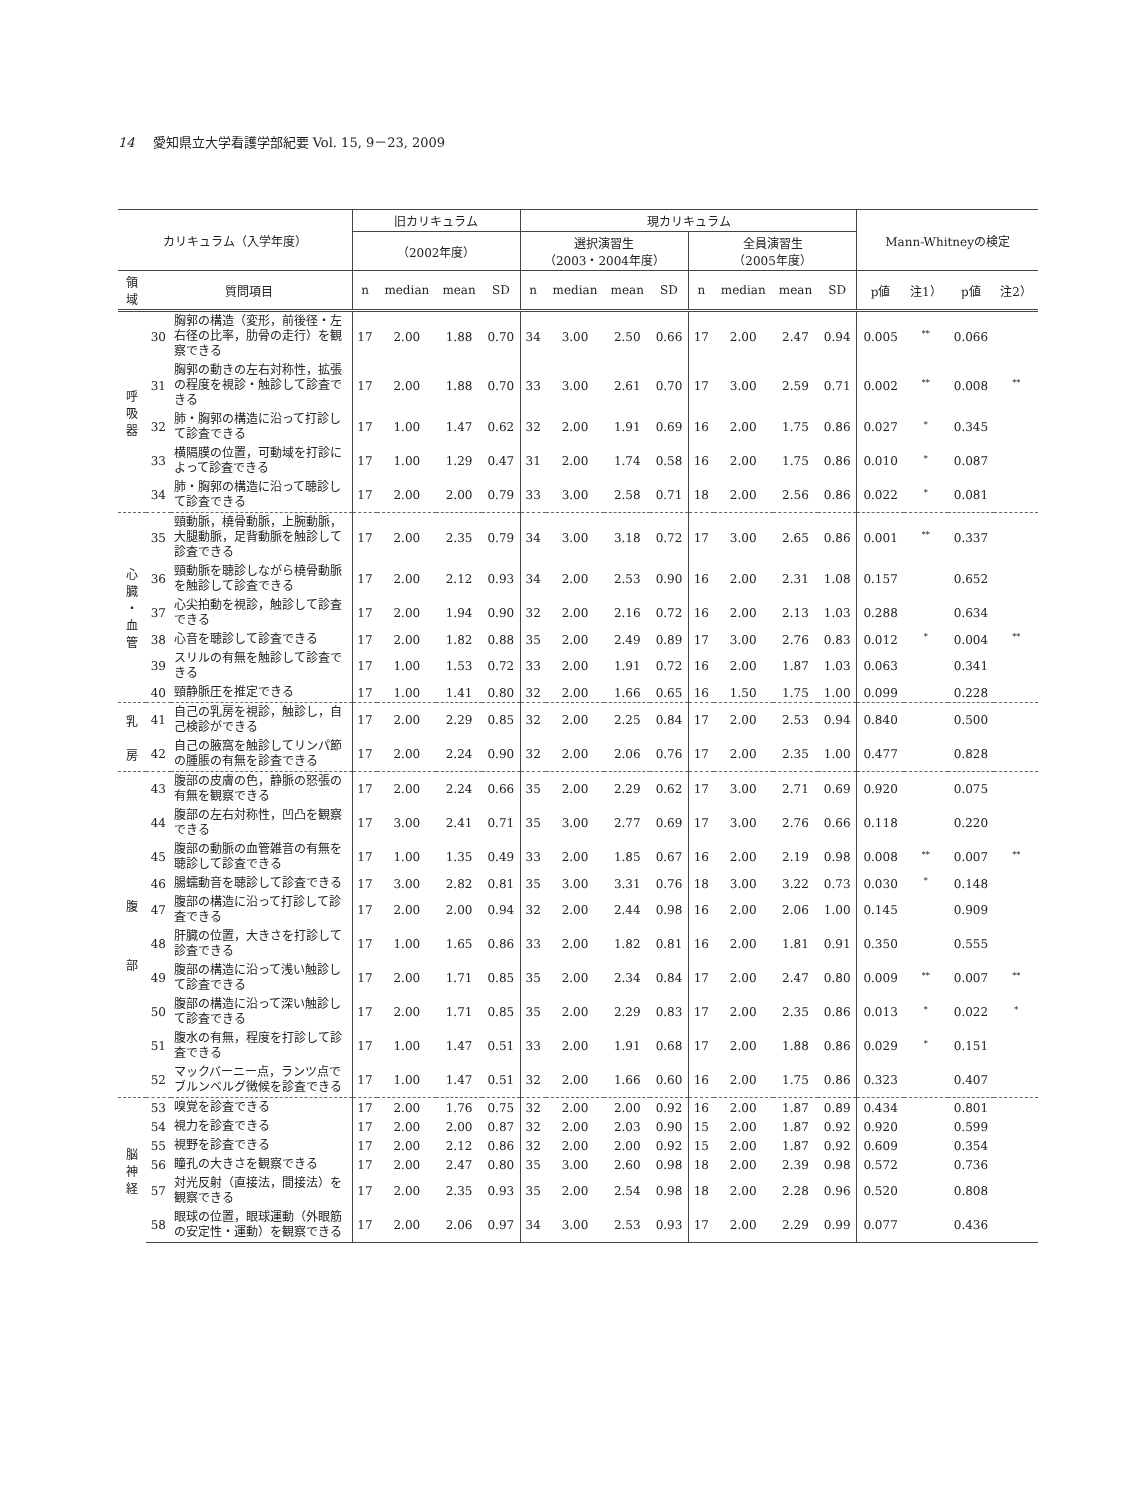14 愛知県立大学看護学部紀要 Vol. 15, 9－23, 2009
| カリキュラム（入学年度） | | | 旧カリキュラム | | | | 現カリキュラム | | | | | | | | Mann-Whitneyの検定 | | | |
| --- | --- | --- | --- | --- | --- | --- | --- | --- | --- | --- | --- | --- | --- | --- | --- | --- | --- | --- |
| | | | （2002年度） | | | | 選択演習生 （2003・2004年度） | | | | 全員演習生 （2005年度） | | | | | | | |
| 領 域 | 質問項目 | | n | median | mean | SD | n | median | mean | SD | n | median | mean | SD | p値 | 注1） | p値 | 注2） |
| 呼 吸 器 | 30 | 胸郭の構造（変形，前後径・左右径の比率，肋骨の走行）を観察できる | 17 | 2.00 | 1.88 | 0.70 | 34 | 3.00 | 2.50 | 0.66 | 17 | 2.00 | 2.47 | 0.94 | 0.005 | <sup>**</sup> | 0.066 | |
| | 31 | 胸郭の動きの左右対称性，拡張の程度を視診・触診して診査できる | 17 | 2.00 | 1.88 | 0.70 | 33 | 3.00 | 2.61 | 0.70 | 17 | 3.00 | 2.59 | 0.71 | 0.002 | <sup>**</sup> | 0.008 | <sup>**</sup> |
| | 32 | 肺・胸郭の構造に沿って打診して診査できる | 17 | 1.00 | 1.47 | 0.62 | 32 | 2.00 | 1.91 | 0.69 | 16 | 2.00 | 1.75 | 0.86 | 0.027 | <sup>*</sup> | 0.345 | |
| | 33 | 横隔膜の位置，可動域を打診によって診査できる | 17 | 1.00 | 1.29 | 0.47 | 31 | 2.00 | 1.74 | 0.58 | 16 | 2.00 | 1.75 | 0.86 | 0.010 | <sup>*</sup> | 0.087 | |
| | 34 | 肺・胸郭の構造に沿って聴診して診査できる | 17 | 2.00 | 2.00 | 0.79 | 33 | 3.00 | 2.58 | 0.71 | 18 | 2.00 | 2.56 | 0.86 | 0.022 | <sup>*</sup> | 0.081 | |
| 心 臓 ・ 血 管 | 35 | 頸動脈，橈骨動脈，上腕動脈，大腿動脈，足背動脈を触診して診査できる | 17 | 2.00 | 2.35 | 0.79 | 34 | 3.00 | 3.18 | 0.72 | 17 | 3.00 | 2.65 | 0.86 | 0.001 | <sup>**</sup> | 0.337 | |
| | 36 | 頸動脈を聴診しながら橈骨動脈を触診して診査できる | 17 | 2.00 | 2.12 | 0.93 | 34 | 2.00 | 2.53 | 0.90 | 16 | 2.00 | 2.31 | 1.08 | 0.157 | | 0.652 | |
| | 37 | 心尖拍動を視診，触診して診査できる | 17 | 2.00 | 1.94 | 0.90 | 32 | 2.00 | 2.16 | 0.72 | 16 | 2.00 | 2.13 | 1.03 | 0.288 | | 0.634 | |
| | 38 | 心音を聴診して診査できる | 17 | 2.00 | 1.82 | 0.88 | 35 | 2.00 | 2.49 | 0.89 | 17 | 3.00 | 2.76 | 0.83 | 0.012 | <sup>*</sup> | 0.004 | <sup>**</sup> |
| | 39 | スリルの有無を触診して診査できる | 17 | 1.00 | 1.53 | 0.72 | 33 | 2.00 | 1.91 | 0.72 | 16 | 2.00 | 1.87 | 1.03 | 0.063 | | 0.341 | |
| | 40 | 頸静脈圧を推定できる | 17 | 1.00 | 1.41 | 0.80 | 32 | 2.00 | 1.66 | 0.65 | 16 | 1.50 | 1.75 | 1.00 | 0.099 | | 0.228 | |
| 乳 | 41 | 自己の乳房を視診，触診し，自己検診ができる | 17 | 2.00 | 2.29 | 0.85 | 32 | 2.00 | 2.25 | 0.84 | 17 | 2.00 | 2.53 | 0.94 | 0.840 | | 0.500 | |
| 房 | 42 | 自己の腋窩を触診してリンパ節の腫脹の有無を診査できる | 17 | 2.00 | 2.24 | 0.90 | 32 | 2.00 | 2.06 | 0.76 | 17 | 2.00 | 2.35 | 1.00 | 0.477 | | 0.828 | |
| 腹 部 | 43 | 腹部の皮膚の色，静脈の怒張の有無を観察できる | 17 | 2.00 | 2.24 | 0.66 | 35 | 2.00 | 2.29 | 0.62 | 17 | 3.00 | 2.71 | 0.69 | 0.920 | | 0.075 | |
| | 44 | 腹部の左右対称性，凹凸を観察できる | 17 | 3.00 | 2.41 | 0.71 | 35 | 3.00 | 2.77 | 0.69 | 17 | 3.00 | 2.76 | 0.66 | 0.118 | | 0.220 | |
| | 45 | 腹部の動脈の血管雑音の有無を聴診して診査できる | 17 | 1.00 | 1.35 | 0.49 | 33 | 2.00 | 1.85 | 0.67 | 16 | 2.00 | 2.19 | 0.98 | 0.008 | <sup>**</sup> | 0.007 | <sup>**</sup> |
| | 46 | 腸蠕動音を聴診して診査できる | 17 | 3.00 | 2.82 | 0.81 | 35 | 3.00 | 3.31 | 0.76 | 18 | 3.00 | 3.22 | 0.73 | 0.030 | <sup>*</sup> | 0.148 | |
| | 47 | 腹部の構造に沿って打診して診査できる | 17 | 2.00 | 2.00 | 0.94 | 32 | 2.00 | 2.44 | 0.98 | 16 | 2.00 | 2.06 | 1.00 | 0.145 | | 0.909 | |
| | 48 | 肝臓の位置，大きさを打診して診査できる | 17 | 1.00 | 1.65 | 0.86 | 33 | 2.00 | 1.82 | 0.81 | 16 | 2.00 | 1.81 | 0.91 | 0.350 | | 0.555 | |
| | 49 | 腹部の構造に沿って浅い触診して診査できる | 17 | 2.00 | 1.71 | 0.85 | 35 | 2.00 | 2.34 | 0.84 | 17 | 2.00 | 2.47 | 0.80 | 0.009 | <sup>**</sup> | 0.007 | <sup>**</sup> |
| | 50 | 腹部の構造に沿って深い触診して診査できる | 17 | 2.00 | 1.71 | 0.85 | 35 | 2.00 | 2.29 | 0.83 | 17 | 2.00 | 2.35 | 0.86 | 0.013 | <sup>*</sup> | 0.022 | <sup>*</sup> |
| | 51 | 腹水の有無，程度を打診して診査できる | 17 | 1.00 | 1.47 | 0.51 | 33 | 2.00 | 1.91 | 0.68 | 17 | 2.00 | 1.88 | 0.86 | 0.029 | <sup>*</sup> | 0.151 | |
| | 52 | マックバーニー点，ランツ点でブルンベルグ徴候を診査できる | 17 | 1.00 | 1.47 | 0.51 | 32 | 2.00 | 1.66 | 0.60 | 16 | 2.00 | 1.75 | 0.86 | 0.323 | | 0.407 | |
| 脳 神 経 | 53 | 嗅覚を診査できる | 17 | 2.00 | 1.76 | 0.75 | 32 | 2.00 | 2.00 | 0.92 | 16 | 2.00 | 1.87 | 0.89 | 0.434 | | 0.801 | |
| | 54 | 視力を診査できる | 17 | 2.00 | 2.00 | 0.87 | 32 | 2.00 | 2.03 | 0.90 | 15 | 2.00 | 1.87 | 0.92 | 0.920 | | 0.599 | |
| | 55 | 視野を診査できる | 17 | 2.00 | 2.12 | 0.86 | 32 | 2.00 | 2.00 | 0.92 | 15 | 2.00 | 1.87 | 0.92 | 0.609 | | 0.354 | |
| | 56 | 瞳孔の大きさを観察できる | 17 | 2.00 | 2.47 | 0.80 | 35 | 3.00 | 2.60 | 0.98 | 18 | 2.00 | 2.39 | 0.98 | 0.572 | | 0.736 | |
| | 57 | 対光反射（直接法，間接法）を観察できる | 17 | 2.00 | 2.35 | 0.93 | 35 | 2.00 | 2.54 | 0.98 | 18 | 2.00 | 2.28 | 0.96 | 0.520 | | 0.808 | |
| | 58 | 眼球の位置，眼球運動（外眼筋の安定性・運動）を観察できる | 17 | 2.00 | 2.06 | 0.97 | 34 | 3.00 | 2.53 | 0.93 | 17 | 2.00 | 2.29 | 0.99 | 0.077 | | 0.436 | |